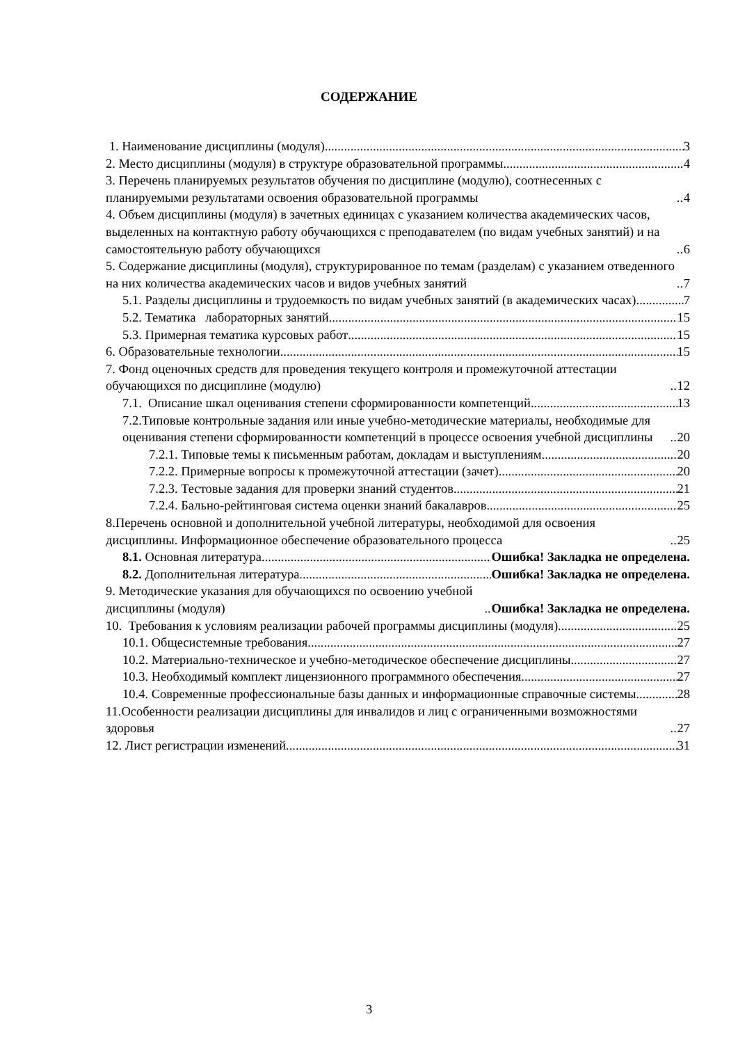СОДЕРЖАНИЕ
1. Наименование дисциплины (модуля) 3
2. Место дисциплины (модуля) в структуре образовательной программы 4
3. Перечень планируемых результатов обучения по дисциплине (модулю), соотнесенных с планируемыми результатами освоения образовательной программы 4
4. Объем дисциплины (модуля) в зачетных единицах с указанием количества академических часов, выделенных на контактную работу обучающихся с преподавателем (по видам учебных занятий) и на самостоятельную работу обучающихся 6
5. Содержание дисциплины (модуля), структурированное по темам (разделам) с указанием отведенного на них количества академических часов и видов учебных занятий 7
5.1. Разделы дисциплины и трудоемкость по видам учебных занятий (в академических часах) 7
5.2. Тематика лабораторных занятий 15
5.3. Примерная тематика курсовых работ 15
6. Образовательные технологии 15
7. Фонд оценочных средств для проведения текущего контроля и промежуточной аттестации обучающихся по дисциплине (модулю) 12
7.1. Описание шкал оценивания степени сформированности компетенций 13
7.2.Типовые контрольные задания или иные учебно-методические материалы, необходимые для оценивания степени сформированности компетенций в процессе освоения учебной дисциплины 20
7.2.1. Типовые темы к письменным работам, докладам и выступлениям 20
7.2.2. Примерные вопросы к промежуточной аттестации (зачет) 20
7.2.3. Тестовые задания для проверки знаний студентов 21
7.2.4. Бально-рейтинговая система оценки знаний бакалавров 25
8.Перечень основной и дополнительной учебной литературы, необходимой для освоения дисциплины. Информационное обеспечение образовательного процесса 25
8.1. Основная литература Ошибка! Закладка не определена.
8.2. Дополнительная литература Ошибка! Закладка не определена.
9. Методические указания для обучающихся по освоению учебной дисциплины (модуля) Ошибка! Закладка не определена.
10. Требования к условиям реализации рабочей программы дисциплины (модуля) 25
10.1. Общесистемные требования 27
10.2. Материально-техническое и учебно-методическое обеспечение дисциплины 27
10.3. Необходимый комплект лицензионного программного обеспечения 27
10.4. Современные профессиональные базы данных и информационные справочные системы 28
11.Особенности реализации дисциплины для инвалидов и лиц с ограниченными возможностями здоровья 27
12. Лист регистрации изменений 31
3